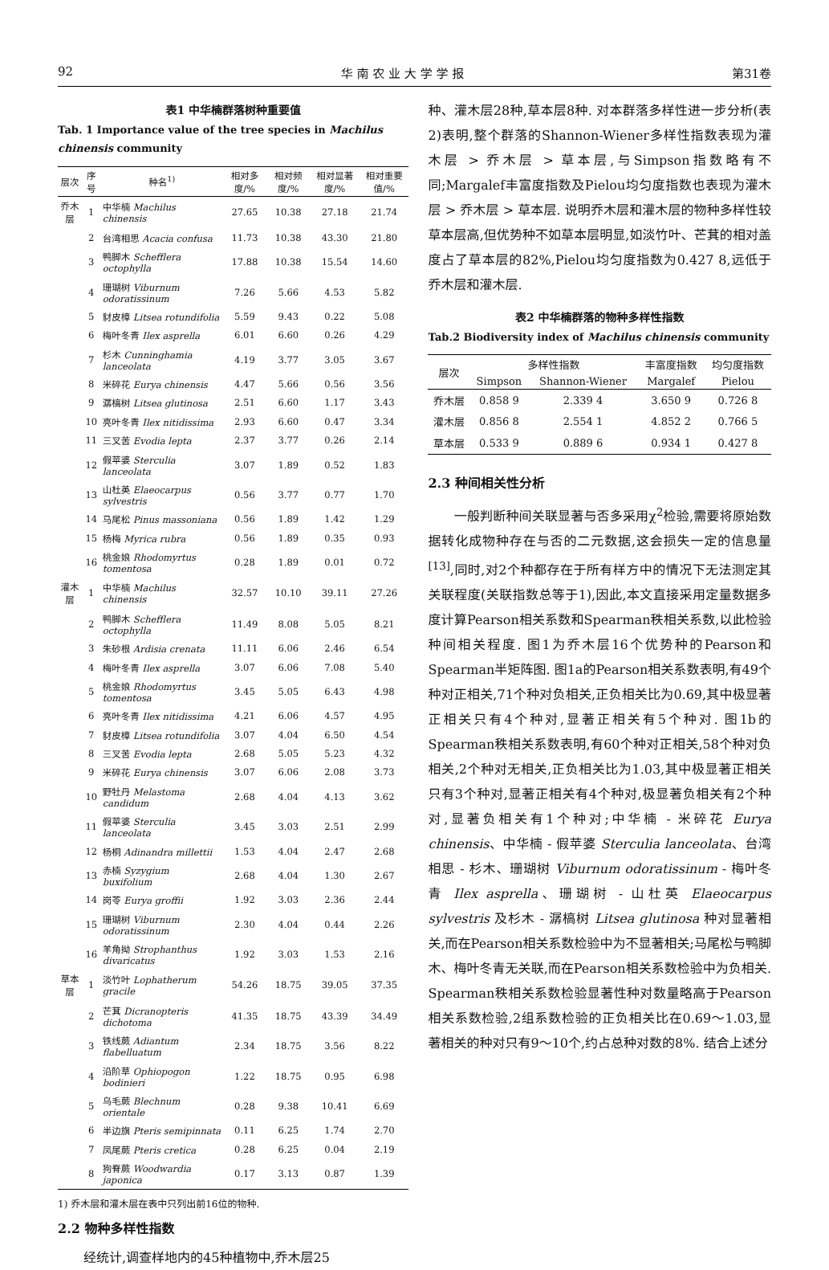92 华 南 农 业 大 学 学 报 第31卷
表1 中华楠群落树种重要值
Tab. 1 Importance value of the tree species in Machilus chinensis community
| 层次 | 序号 | 种名<sup>1)</sup> | 相对多度/% | 相对频度/% | 相对显著度/% | 相对重要值/% |
| --- | --- | --- | --- | --- | --- | --- |
| 乔木层 | 1 | 中华楠 Machilus chinensis | 27.65 | 10.38 | 27.18 | 21.74 |
| | 2 | 台湾相思 Acacia confusa | 11.73 | 10.38 | 43.30 | 21.80 |
| | 3 | 鸭脚木 Schefflera octophylla | 17.88 | 10.38 | 15.54 | 14.60 |
| | 4 | 珊瑚树 Viburnum odoratissinum | 7.26 | 5.66 | 4.53 | 5.82 |
| | 5 | 豺皮樟 Litsea rotundifolia | 5.59 | 9.43 | 0.22 | 5.08 |
| | 6 | 梅叶冬青 Ilex asprella | 6.01 | 6.60 | 0.26 | 4.29 |
| | 7 | 杉木 Cunninghamia lanceolata | 4.19 | 3.77 | 3.05 | 3.67 |
| | 8 | 米碎花 Eurya chinensis | 4.47 | 5.66 | 0.56 | 3.56 |
| | 9 | 潺槁树 Litsea glutinosa | 2.51 | 6.60 | 1.17 | 3.43 |
| | 10 | 亮叶冬青 Ilex nitidissima | 2.93 | 6.60 | 0.47 | 3.34 |
| | 11 | 三叉苦 Evodia lepta | 2.37 | 3.77 | 0.26 | 2.14 |
| | 12 | 假苹婆 Sterculia lanceolata | 3.07 | 1.89 | 0.52 | 1.83 |
| | 13 | 山杜英 Elaeocarpus sylvestris | 0.56 | 3.77 | 0.77 | 1.70 |
| | 14 | 马尾松 Pinus massoniana | 0.56 | 1.89 | 1.42 | 1.29 |
| | 15 | 杨梅 Myrica rubra | 0.56 | 1.89 | 0.35 | 0.93 |
| | 16 | 桃金娘 Rhodomyrtus tomentosa | 0.28 | 1.89 | 0.01 | 0.72 |
| 灌木层 | 1 | 中华楠 Machilus chinensis | 32.57 | 10.10 | 39.11 | 27.26 |
| | 2 | 鸭脚木 Schefflera octophylla | 11.49 | 8.08 | 5.05 | 8.21 |
| | 3 | 朱砂根 Ardisia crenata | 11.11 | 6.06 | 2.46 | 6.54 |
| | 4 | 梅叶冬青 Ilex asprella | 3.07 | 6.06 | 7.08 | 5.40 |
| | 5 | 桃金娘 Rhodomyrtus tomentosa | 3.45 | 5.05 | 6.43 | 4.98 |
| | 6 | 亮叶冬青 Ilex nitidissima | 4.21 | 6.06 | 4.57 | 4.95 |
| | 7 | 豺皮樟 Litsea rotundifolia | 3.07 | 4.04 | 6.50 | 4.54 |
| | 8 | 三叉苦 Evodia lepta | 2.68 | 5.05 | 5.23 | 4.32 |
| | 9 | 米碎花 Eurya chinensis | 3.07 | 6.06 | 2.08 | 3.73 |
| | 10 | 野牡丹 Melastoma candidum | 2.68 | 4.04 | 4.13 | 3.62 |
| | 11 | 假苹婆 Sterculia lanceolata | 3.45 | 3.03 | 2.51 | 2.99 |
| | 12 | 杨桐 Adinandra millettii | 1.53 | 4.04 | 2.47 | 2.68 |
| | 13 | 赤楠 Syzygium buxifolium | 2.68 | 4.04 | 1.30 | 2.67 |
| | 14 | 岗苓 Eurya groffii | 1.92 | 3.03 | 2.36 | 2.44 |
| | 15 | 珊瑚树 Viburnum odoratissinum | 2.30 | 4.04 | 0.44 | 2.26 |
| | 16 | 羊角拗 Strophanthus divaricatus | 1.92 | 3.03 | 1.53 | 2.16 |
| 草本层 | 1 | 淡竹叶 Lophatherum gracile | 54.26 | 18.75 | 39.05 | 37.35 |
| | 2 | 芒萁 Dicranopteris dichotoma | 41.35 | 18.75 | 43.39 | 34.49 |
| | 3 | 铁线蕨 Adiantum flabelluatum | 2.34 | 18.75 | 3.56 | 8.22 |
| | 4 | 沿阶草 Ophiopogon bodinieri | 1.22 | 18.75 | 0.95 | 6.98 |
| | 5 | 乌毛蕨 Blechnum orientale | 0.28 | 9.38 | 10.41 | 6.69 |
| | 6 | 半边旗 Pteris semipinnata | 0.11 | 6.25 | 1.74 | 2.70 |
| | 7 | 凤尾蕨 Pteris cretica | 0.28 | 6.25 | 0.04 | 2.19 |
| | 8 | 狗脊蕨 Woodwardia japonica | 0.17 | 3.13 | 0.87 | 1.39 |
1) 乔木层和灌木层在表中只列出前16位的物种.
2.2 物种多样性指数
　　经统计,调查样地内的45种植物中,乔木层25
种、灌木层28种,草本层8种. 对本群落多样性进一步分析(表2)表明,整个群落的Shannon-Wiener多样性指数表现为灌木层 > 乔木层 > 草本层,与Simpson指数略有不同;Margalef丰富度指数及Pielou均匀度指数也表现为灌木层 > 乔木层 > 草本层. 说明乔木层和灌木层的物种多样性较草本层高,但优势种不如草本层明显,如淡竹叶、芒萁的相对盖度占了草本层的82%,Pielou均匀度指数为0.427 8,远低于乔木层和灌木层.
表2 中华楠群落的物种多样性指数
Tab.2 Biodiversity index of Machilus chinensis community
| 层次 | 多样性指数 | | 丰富度指数 | 均匀度指数 |
| --- | --- | --- | --- | --- |
| | Simpson | Shannon-Wiener | Margalef | Pielou |
| 乔木层 | 0.858 9 | 2.339 4 | 3.650 9 | 0.726 8 |
| 灌木层 | 0.856 8 | 2.554 1 | 4.852 2 | 0.766 5 |
| 草本层 | 0.533 9 | 0.889 6 | 0.934 1 | 0.427 8 |
2.3 种间相关性分析
　　一般判断种间关联显著与否多采用χ<sup>2</sup>检验,需要将原始数据转化成物种存在与否的二元数据,这会损失一定的信息量<sup>[13]</sup>,同时,对2个种都存在于所有样方中的情况下无法测定其关联程度(关联指数总等于1),因此,本文直接采用定量数据多度计算Pearson相关系数和Spearman秩相关系数,以此检验种间相关程度. 图1为乔木层16个优势种的Pearson和Spearman半矩阵图. 图1a的Pearson相关系数表明,有49个种对正相关,71个种对负相关,正负相关比为0.69,其中极显著正相关只有4个种对,显著正相关有5个种对. 图1b的Spearman秩相关系数表明,有60个种对正相关,58个种对负相关,2个种对无相关,正负相关比为1.03,其中极显著正相关只有3个种对,显著正相关有4个种对,极显著负相关有2个种对,显著负相关有1个种对;中华楠 - 米碎花 Eurya chinensis、中华楠 - 假苹婆 Sterculia lanceolata、台湾相思 - 杉木、珊瑚树 Viburnum odoratissinum - 梅叶冬青 Ilex asprella、珊瑚树 - 山杜英 Elaeocarpus sylvestris 及杉木 - 潺槁树 Litsea glutinosa 种对显著相关,而在Pearson相关系数检验中为不显著相关;马尾松与鸭脚木、梅叶冬青无关联,而在Pearson相关系数检验中为负相关. Spearman秩相关系数检验显著性种对数量略高于Pearson相关系数检验,2组系数检验的正负相关比在0.69～1.03,显著相关的种对只有9～10个,约占总种对数的8%. 结合上述分